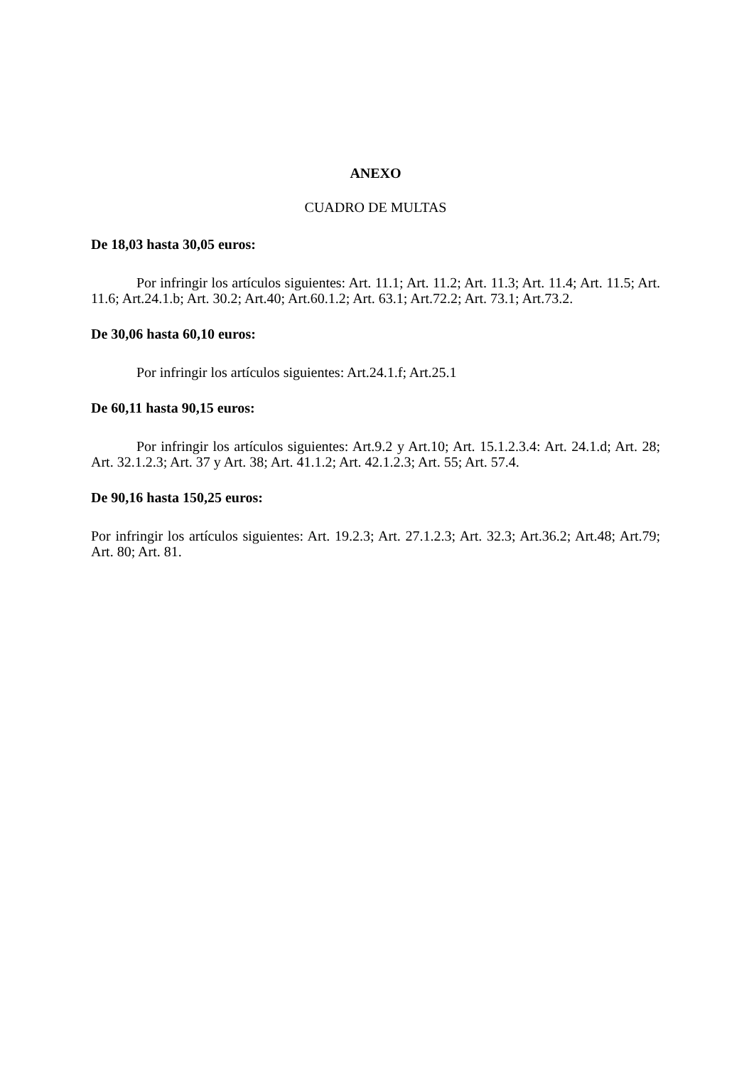ANEXO
CUADRO DE MULTAS
De 18,03 hasta 30,05 euros:
Por infringir los artículos siguientes: Art. 11.1; Art. 11.2; Art. 11.3; Art. 11.4; Art. 11.5; Art. 11.6; Art.24.1.b; Art. 30.2; Art.40; Art.60.1.2; Art. 63.1; Art.72.2; Art. 73.1; Art.73.2.
De 30,06 hasta 60,10 euros:
Por infringir los artículos siguientes: Art.24.1.f; Art.25.1
De 60,11 hasta 90,15 euros:
Por infringir los artículos siguientes: Art.9.2 y Art.10; Art. 15.1.2.3.4: Art. 24.1.d; Art. 28; Art. 32.1.2.3; Art. 37 y Art. 38; Art. 41.1.2; Art. 42.1.2.3; Art. 55; Art. 57.4.
De 90,16 hasta 150,25 euros:
Por infringir los artículos siguientes: Art. 19.2.3; Art. 27.1.2.3; Art. 32.3; Art.36.2; Art.48; Art.79; Art. 80; Art. 81.